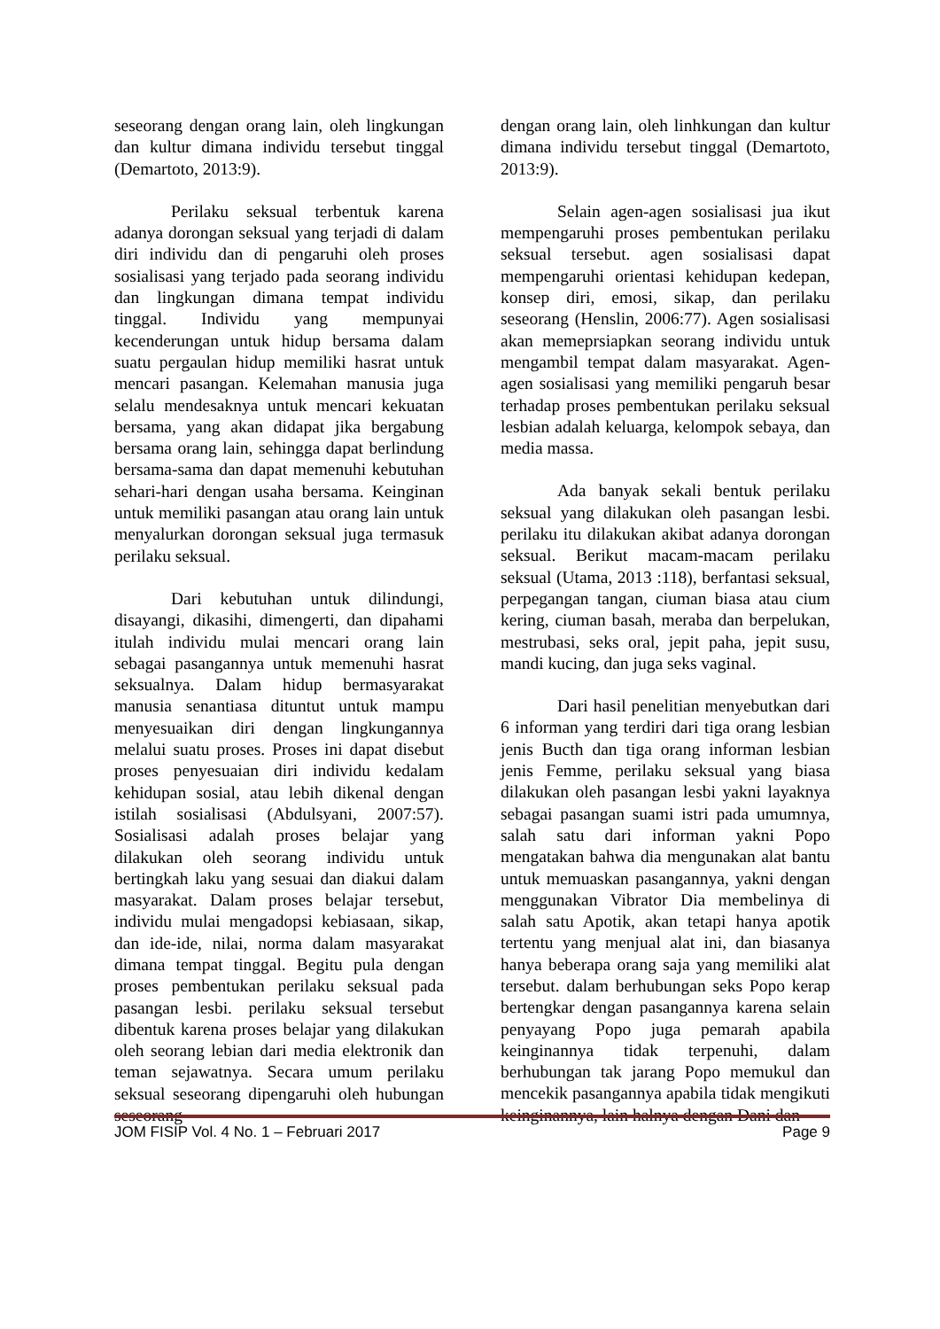seseorang dengan orang lain, oleh lingkungan dan kultur dimana individu tersebut tinggal (Demartoto, 2013:9).
Perilaku seksual terbentuk karena adanya dorongan seksual yang terjadi di dalam diri individu dan di pengaruhi oleh proses sosialisasi yang terjado pada seorang individu dan lingkungan dimana tempat individu tinggal. Individu yang mempunyai kecenderungan untuk hidup bersama dalam suatu pergaulan hidup memiliki hasrat untuk mencari pasangan. Kelemahan manusia juga selalu mendesaknya untuk mencari kekuatan bersama, yang akan didapat jika bergabung bersama orang lain, sehingga dapat berlindung bersama-sama dan dapat memenuhi kebutuhan sehari-hari dengan usaha bersama. Keinginan untuk memiliki pasangan atau orang lain untuk menyalurkan dorongan seksual juga termasuk perilaku seksual.
Dari kebutuhan untuk dilindungi, disayangi, dikasihi, dimengerti, dan dipahami itulah individu mulai mencari orang lain sebagai pasangannya untuk memenuhi hasrat seksualnya. Dalam hidup bermasyarakat manusia senantiasa dituntut untuk mampu menyesuaikan diri dengan lingkungannya melalui suatu proses. Proses ini dapat disebut proses penyesuaian diri individu kedalam kehidupan sosial, atau lebih dikenal dengan istilah sosialisasi (Abdulsyani, 2007:57). Sosialisasi adalah proses belajar yang dilakukan oleh seorang individu untuk bertingkah laku yang sesuai dan diakui dalam masyarakat. Dalam proses belajar tersebut, individu mulai mengadopsi kebiasaan, sikap, dan ide-ide, nilai, norma dalam masyarakat dimana tempat tinggal. Begitu pula dengan proses pembentukan perilaku seksual pada pasangan lesbi. perilaku seksual tersebut dibentuk karena proses belajar yang dilakukan oleh seorang lebian dari media elektronik dan teman sejawatnya. Secara umum perilaku seksual seseorang dipengaruhi oleh hubungan seseorang
dengan orang lain, oleh linhkungan dan kultur dimana individu tersebut tinggal (Demartoto, 2013:9).
Selain agen-agen sosialisasi jua ikut mempengaruhi proses pembentukan perilaku seksual tersebut. agen sosialisasi dapat mempengaruhi orientasi kehidupan kedepan, konsep diri, emosi, sikap, dan perilaku seseorang (Henslin, 2006:77). Agen sosialisasi akan memeprsiapkan seorang individu untuk mengambil tempat dalam masyarakat. Agen-agen sosialisasi yang memiliki pengaruh besar terhadap proses pembentukan perilaku seksual lesbian adalah keluarga, kelompok sebaya, dan media massa.
Ada banyak sekali bentuk perilaku seksual yang dilakukan oleh pasangan lesbi. perilaku itu dilakukan akibat adanya dorongan seksual. Berikut macam-macam perilaku seksual (Utama, 2013 :118), berfantasi seksual, perpegangan tangan, ciuman biasa atau cium kering, ciuman basah, meraba dan berpelukan, mestrubasi, seks oral, jepit paha, jepit susu, mandi kucing, dan juga seks vaginal.
Dari hasil penelitian menyebutkan dari 6 informan yang terdiri dari tiga orang lesbian jenis Bucth dan tiga orang informan lesbian jenis Femme, perilaku seksual yang biasa dilakukan oleh pasangan lesbi yakni layaknya sebagai pasangan suami istri pada umumnya, salah satu dari informan yakni Popo mengatakan bahwa dia mengunakan alat bantu untuk memuaskan pasangannya, yakni dengan menggunakan Vibrator Dia membelinya di salah satu Apotik, akan tetapi hanya apotik tertentu yang menjual alat ini, dan biasanya hanya beberapa orang saja yang memiliki alat tersebut. dalam berhubungan seks Popo kerap bertengkar dengan pasangannya karena selain penyayang Popo juga pemarah apabila keinginannya tidak terpenuhi, dalam berhubungan tak jarang Popo memukul dan mencekik pasangannya apabila tidak mengikuti keinginannya, lain halnya dengan Dani dan
JOM FISIP Vol. 4 No. 1 – Februari 2017 Page 9